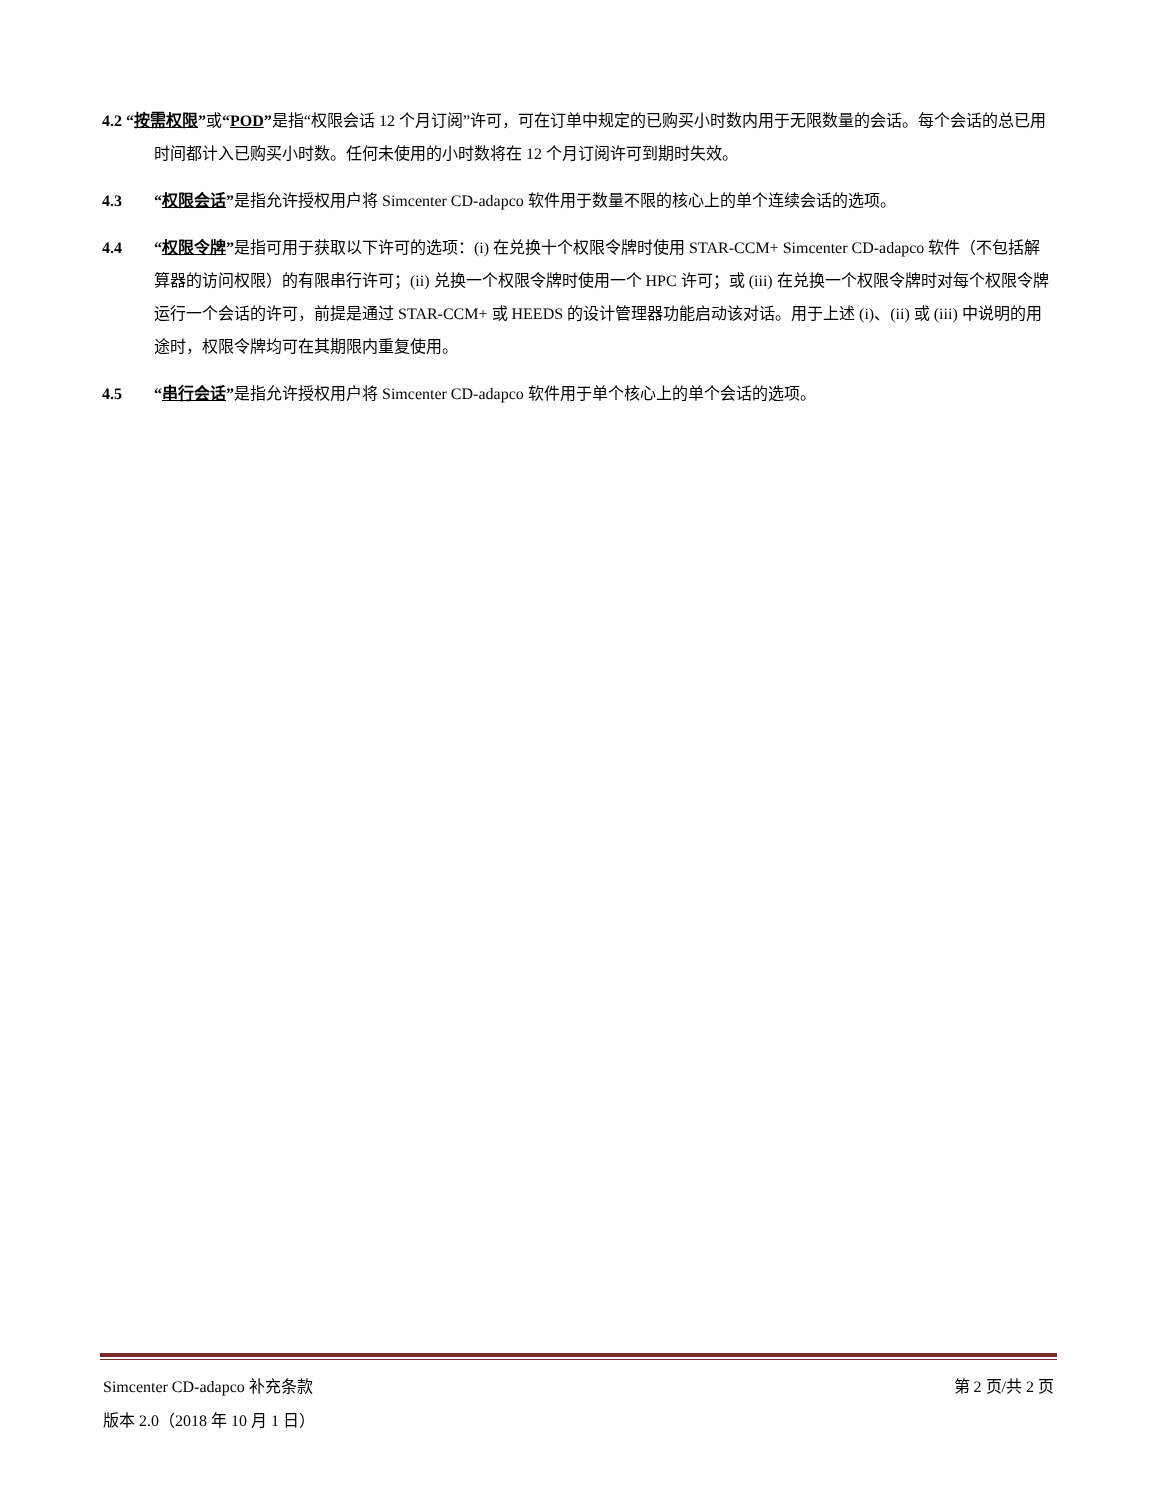4.2 “按需权限”或“POD”是指“权限会话 12 个月订阅”许可，可在订单中规定的已购买小时数内用于无限数量的会话。每个会话的总已用时间都计入已购买小时数。任何未使用的小时数将在 12 个月订阅许可到期时失效。
4.3 “权限会话”是指允许授权用户将 Simcenter CD-adapco 软件用于数量不限的核心上的单个连续会话的选项。
4.4 “权限令牌”是指可用于获取以下许可的选项：(i) 在兑换十个权限令牌时使用 STAR-CCM+ Simcenter CD-adapco 软件（不包括解算器的访问权限）的有限串行许可；(ii) 兑换一个权限令牌时使用一个 HPC 许可；或 (iii) 在兑换一个权限令牌时对每个权限令牌运行一个会话的许可，前提是通过 STAR-CCM+ 或 HEEDS 的设计管理器功能启动该对话。用于上述 (i)、(ii) 或 (iii) 中说明的用途时，权限令牌均可在其期限内重复使用。
4.5 “串行会话”是指允许授权用户将 Simcenter CD-adapco 软件用于单个核心上的单个会话的选项。
Simcenter CD-adapco 补充条款 第 2 页/共 2 页
版本 2.0（2018 年 10 月 1 日）